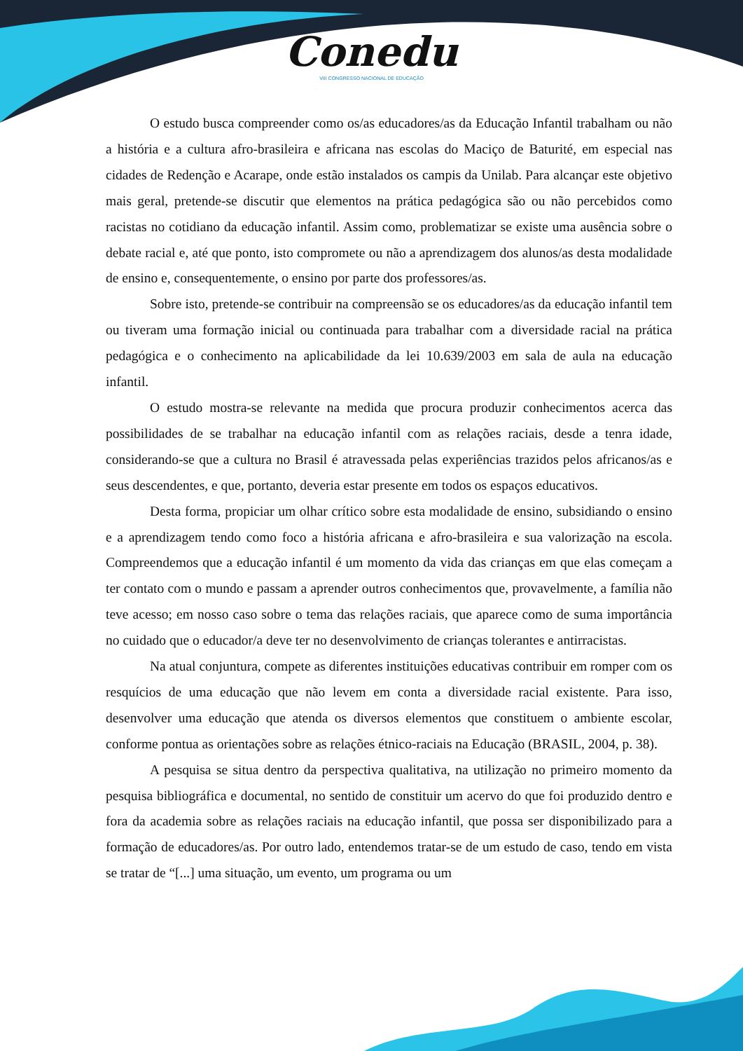Conedu
VIII CONGRESSO NACIONAL DE EDUCAÇÃO
O estudo busca compreender como os/as educadores/as da Educação Infantil trabalham ou não a história e a cultura afro-brasileira e africana nas escolas do Maciço de Baturité, em especial nas cidades de Redenção e Acarape, onde estão instalados os campis da Unilab. Para alcançar este objetivo mais geral, pretende-se discutir que elementos na prática pedagógica são ou não percebidos como racistas no cotidiano da educação infantil. Assim como, problematizar se existe uma ausência sobre o debate racial e, até que ponto, isto compromete ou não a aprendizagem dos alunos/as desta modalidade de ensino e, consequentemente, o ensino por parte dos professores/as.
Sobre isto, pretende-se contribuir na compreensão se os educadores/as da educação infantil tem ou tiveram uma formação inicial ou continuada para trabalhar com a diversidade racial na prática pedagógica e o conhecimento na aplicabilidade da lei 10.639/2003 em sala de aula na educação infantil.
O estudo mostra-se relevante na medida que procura produzir conhecimentos acerca das possibilidades de se trabalhar na educação infantil com as relações raciais, desde a tenra idade, considerando-se que a cultura no Brasil é atravessada pelas experiências trazidos pelos africanos/as e seus descendentes, e que, portanto, deveria estar presente em todos os espaços educativos.
Desta forma, propiciar um olhar crítico sobre esta modalidade de ensino, subsidiando o ensino e a aprendizagem tendo como foco a história africana e afro-brasileira e sua valorização na escola. Compreendemos que a educação infantil é um momento da vida das crianças em que elas começam a ter contato com o mundo e passam a aprender outros conhecimentos que, provavelmente, a família não teve acesso; em nosso caso sobre o tema das relações raciais, que aparece como de suma importância no cuidado que o educador/a deve ter no desenvolvimento de crianças tolerantes e antirracistas.
Na atual conjuntura, compete as diferentes instituições educativas contribuir em romper com os resquícios de uma educação que não levem em conta a diversidade racial existente. Para isso, desenvolver uma educação que atenda os diversos elementos que constituem o ambiente escolar, conforme pontua as orientações sobre as relações étnico-raciais na Educação (BRASIL, 2004, p. 38).
A pesquisa se situa dentro da perspectiva qualitativa, na utilização no primeiro momento da pesquisa bibliográfica e documental, no sentido de constituir um acervo do que foi produzido dentro e fora da academia sobre as relações raciais na educação infantil, que possa ser disponibilizado para a formação de educadores/as. Por outro lado, entendemos tratar-se de um estudo de caso, tendo em vista se tratar de “[...] uma situação, um evento, um programa ou um